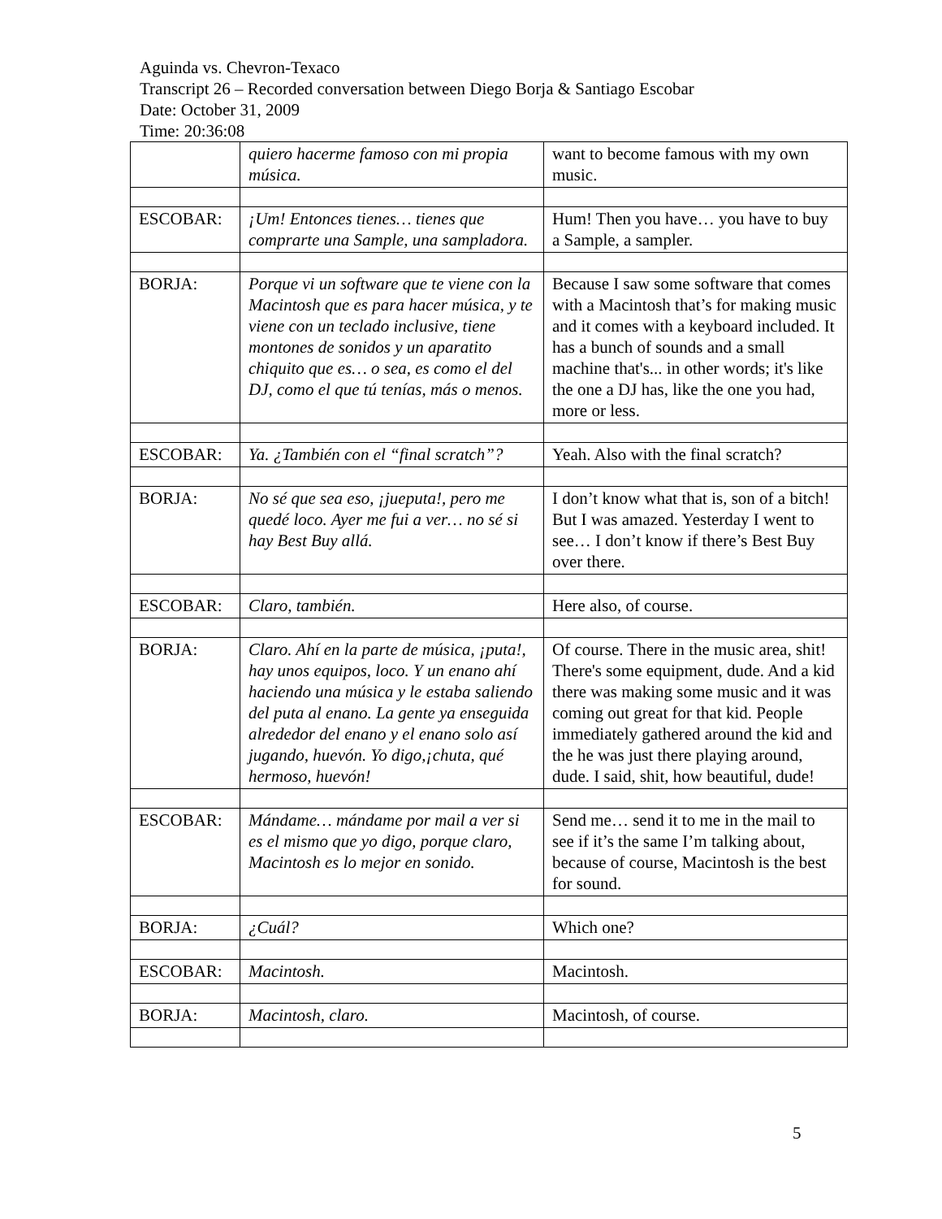Aguinda vs. Chevron-Texaco
Transcript 26 – Recorded conversation between Diego Borja & Santiago Escobar
Date: October 31, 2009
Time: 20:36:08
| | quiero hacerme famoso con mi propia música. | want to become famous with my own music. |
| ESCOBAR: | ¡Um! Entonces tienes… tienes que comprarte una Sample, una sampladora. | Hum! Then you have… you have to buy a Sample, a sampler. |
| BORJA: | Porque vi un software que te viene con la Macintosh que es para hacer música, y te viene con un teclado inclusive, tiene montones de sonidos y un aparatito chiquito que es… o sea, es como el del DJ, como el que tú tenías, más o menos. | Because I saw some software that comes with a Macintosh that’s for making music and it comes with a keyboard included. It has a bunch of sounds and a small machine that's... in other words; it's like the one a DJ has, like the one you had, more or less. |
| ESCOBAR: | Ya. ¿También con el “final scratch”? | Yeah. Also with the final scratch? |
| BORJA: | No sé que sea eso, ¡jueputa!, pero me quedé loco. Ayer me fui a ver… no sé si hay Best Buy allá. | I don’t know what that is, son of a bitch! But I was amazed. Yesterday I went to see… I don’t know if there’s Best Buy over there. |
| ESCOBAR: | Claro, también. | Here also, of course. |
| BORJA: | Claro. Ahí en la parte de música, ¡puta!, hay unos equipos, loco. Y un enano ahí haciendo una música y le estaba saliendo del puta al enano. La gente ya enseguida alrededor del enano y el enano solo así jugando, huevón. Yo digo,¡chuta, qué hermoso, huevón! | Of course. There in the music area, shit! There's some equipment, dude. And a kid there was making some music and it was coming out great for that kid. People immediately gathered around the kid and the he was just there playing around, dude. I said, shit, how beautiful, dude! |
| ESCOBAR: | Mándame… mándame por mail a ver si es el mismo que yo digo, porque claro, Macintosh es lo mejor en sonido. | Send me… send it to me in the mail to see if it’s the same I’m talking about, because of course, Macintosh is the best for sound. |
| BORJA: | ¿Cuál? | Which one? |
| ESCOBAR: | Macintosh. | Macintosh. |
| BORJA: | Macintosh, claro. | Macintosh, of course. |
5